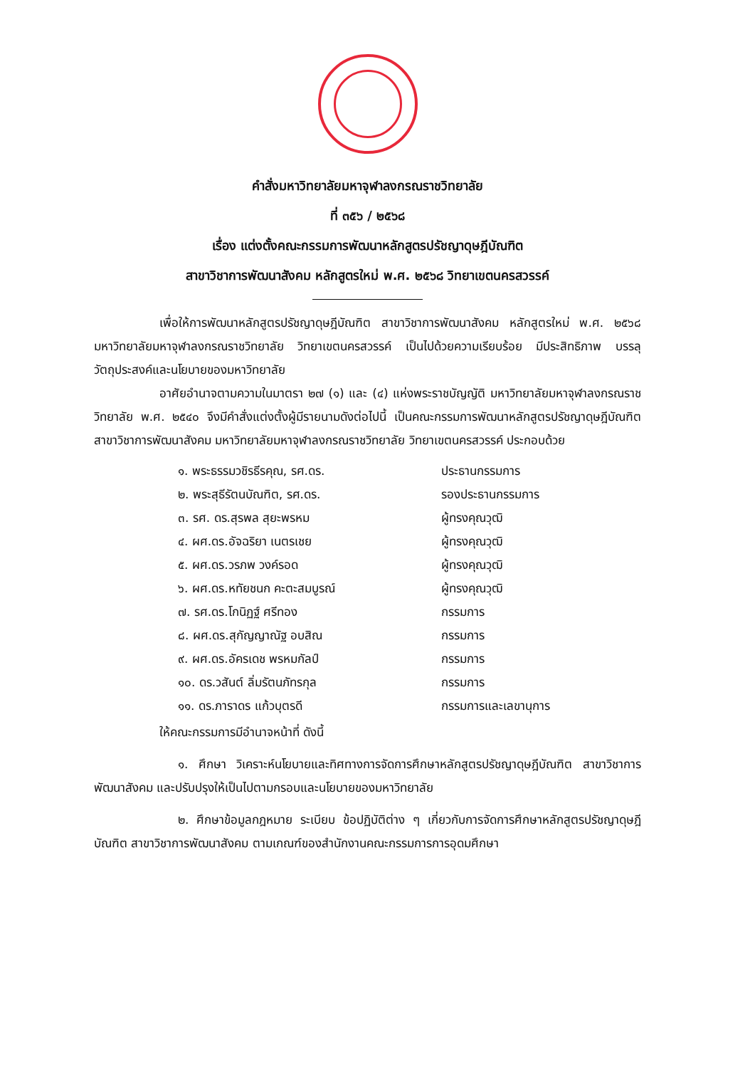คำสั่งมหาวิทยาลัยมหาจุฬาลงกรณราชวิทยาลัย
ที่ ๓๕๖ / ๒๕๖๘
เรื่อง แต่งตั้งคณะกรรมการพัฒนาหลักสูตรปรัชญาดุษฎีบัณฑิต
สาขาวิชาการพัฒนาสังคม หลักสูตรใหม่ พ.ศ. ๒๕๖๘ วิทยาเขตนครสวรรค์
เพื่อให้การพัฒนาหลักสูตรปรัชญาดุษฎีบัณฑิต สาขาวิชาการพัฒนาสังคม หลักสูตรใหม่ พ.ศ. ๒๕๖๘ มหาวิทยาลัยมหาจุฬาลงกรณราชวิทยาลัย วิทยาเขตนครสวรรค์ เป็นไปด้วยความเรียบร้อย มีประสิทธิภาพ บรรลุวัตถุประสงค์และนโยบายของมหาวิทยาลัย
อาศัยอำนาจตามความในมาตรา ๒๗ (๑) และ (๔) แห่งพระราชบัญญัติ มหาวิทยาลัยมหาจุฬาลงกรณราชวิทยาลัย พ.ศ. ๒๕๔๐ จึงมีคำสั่งแต่งตั้งผู้มีรายนามดังต่อไปนี้ เป็นคณะกรรมการพัฒนาหลักสูตรปรัชญาดุษฎีบัณฑิต สาขาวิชาการพัฒนาสังคม มหาวิทยาลัยมหาจุฬาลงกรณราชวิทยาลัย วิทยาเขตนครสวรรค์ ประกอบด้วย
| ๑. พระธรรมวชิรธีรคุณ, รศ.ดร. | ประธานกรรมการ |
| ๒. พระสุธีรัตนบัณฑิต, รศ.ดร. | รองประธานกรรมการ |
| ๓. รศ. ดร.สุรพล สุยะพรหม | ผู้ทรงคุณวุฒิ |
| ๔. ผศ.ดร.อัจฉริยา เนตรเชย | ผู้ทรงคุณวุฒิ |
| ๕. ผศ.ดร.วรภพ วงค์รอด | ผู้ทรงคุณวุฒิ |
| ๖. ผศ.ดร.หทัยชนก คะตะสมบูรณ์ | ผู้ทรงคุณวุฒิ |
| ๗. รศ.ดร.โกนิฏฐ์ ศรีทอง | กรรมการ |
| ๘. ผศ.ดร.สุกัญญาณัฐ อบสิณ | กรรมการ |
| ๙. ผศ.ดร.อัครเดช พรหมกัลป์ | กรรมการ |
| ๑๐. ดร.วสันต์ ลิ่มรัตนภัทรกุล | กรรมการ |
| ๑๑. ดร.ภาราดร แก้วบุตรดี | กรรมการและเลขานุการ |
ให้คณะกรรมการมีอำนาจหน้าที่ ดังนี้
๑. ศึกษา วิเคราะห์นโยบายและทิศทางการจัดการศึกษาหลักสูตรปรัชญาดุษฎีบัณฑิต สาขาวิชาการพัฒนาสังคม และปรับปรุงให้เป็นไปตามกรอบและนโยบายของมหาวิทยาลัย
๒. ศึกษาข้อมูลกฎหมาย ระเบียบ ข้อปฏิบัติต่าง ๆ เกี่ยวกับการจัดการศึกษาหลักสูตรปรัชญาดุษฎีบัณฑิต สาขาวิชาการพัฒนาสังคม ตามเกณฑ์ของสำนักงานคณะกรรมการการอุดมศึกษา